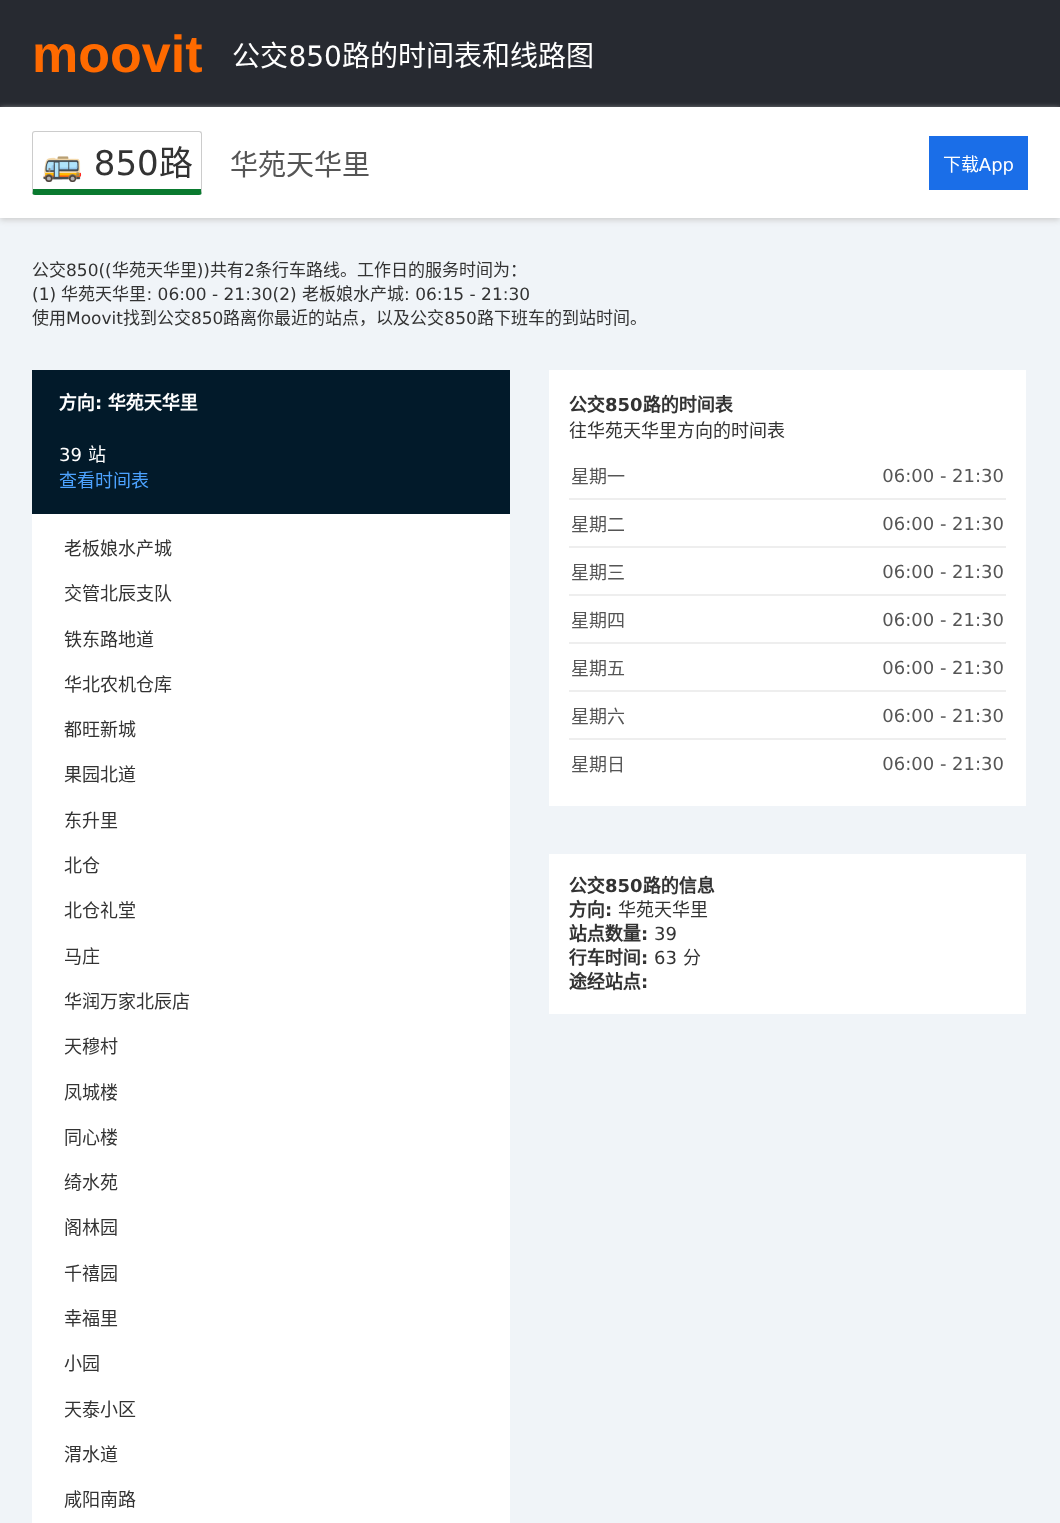moovit
公交850路的时间表和线路图
🚌 850路 华苑天华里 下载App
公交850((华苑天华里))共有2条行车路线。工作日的服务时间为：
(1) 华苑天华里: 06:00 - 21:30(2) 老板娘水产城: 06:15 - 21:30
使用Moovit找到公交850路离你最近的站点，以及公交850路下班车的到站时间。
方向: 华苑天华里
39 站
查看时间表
老板娘水产城
交管北辰支队
铁东路地道
华北农机仓库
都旺新城
果园北道
东升里
北仓
北仓礼堂
马庄
华润万家北辰店
天穆村
凤城楼
同心楼
绮水苑
阁林园
千禧园
幸福里
小园
天泰小区
渭水道
咸阳南路
公交850路的时间表
往华苑天华里方向的时间表
| 星期一 | 06:00 - 21:30 |
| 星期二 | 06:00 - 21:30 |
| 星期三 | 06:00 - 21:30 |
| 星期四 | 06:00 - 21:30 |
| 星期五 | 06:00 - 21:30 |
| 星期六 | 06:00 - 21:30 |
| 星期日 | 06:00 - 21:30 |
公交850路的信息
方向: 华苑天华里
站点数量: 39
行车时间: 63 分
途经站点: